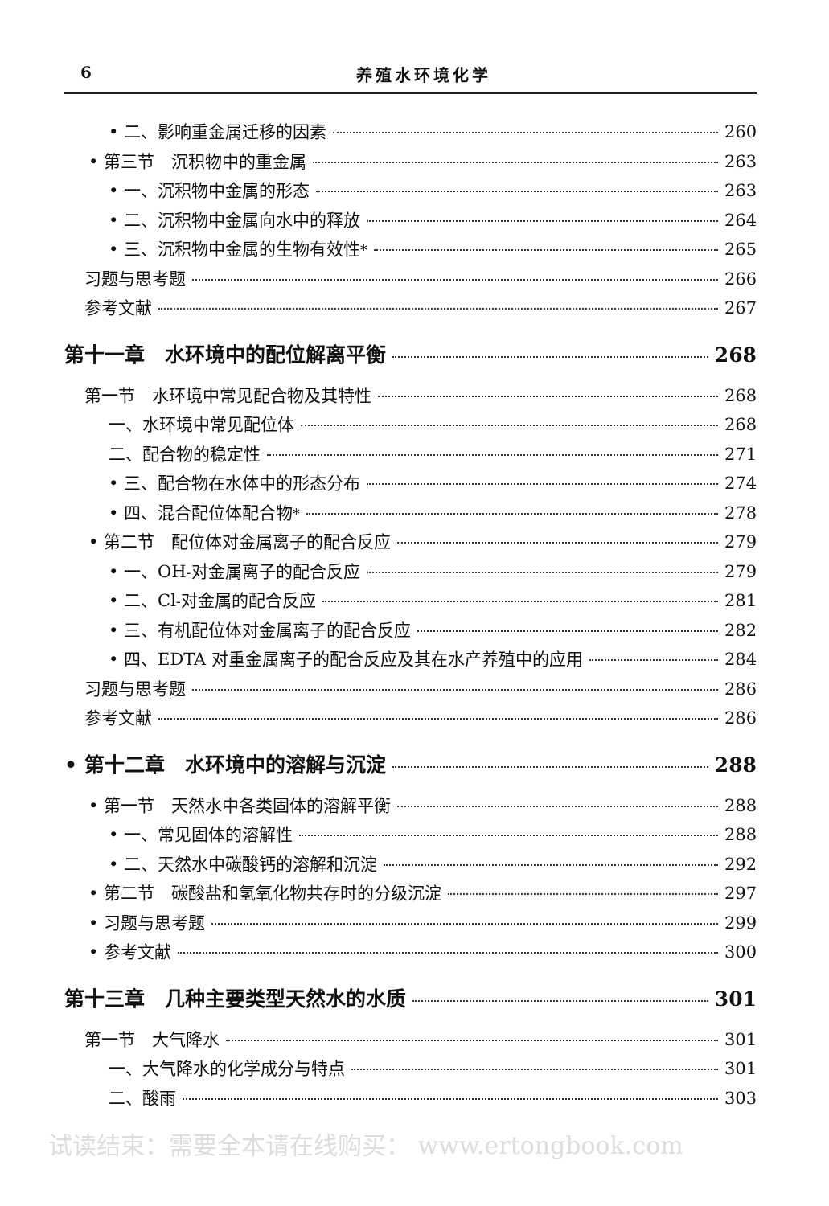6 养殖水环境化学
• 二、影响重金属迁移的因素 260
• 第三节　沉积物中的重金属 263
• 一、沉积物中金属的形态 263
• 二、沉积物中金属向水中的释放 264
• 三、沉积物中金属的生物有效性<sup>*</sup> 265
习题与思考题 266
参考文献 267
第十一章　水环境中的配位解离平衡 268
第一节　水环境中常见配合物及其特性 268
一、水环境中常见配位体 268
二、配合物的稳定性 271
• 三、配合物在水体中的形态分布 274
• 四、混合配位体配合物<sup>*</sup> 278
• 第二节　配位体对金属离子的配合反应 279
• 一、OH<sup>-</sup> 对金属离子的配合反应 279
• 二、Cl<sup>-</sup> 对金属的配合反应 281
• 三、有机配位体对金属离子的配合反应 282
• 四、EDTA 对重金属离子的配合反应及其在水产养殖中的应用 284
习题与思考题 286
参考文献 286
• 第十二章　水环境中的溶解与沉淀 288
• 第一节　天然水中各类固体的溶解平衡 288
• 一、常见固体的溶解性 288
• 二、天然水中碳酸钙的溶解和沉淀 292
• 第二节　碳酸盐和氢氧化物共存时的分级沉淀 297
• 习题与思考题 299
• 参考文献 300
第十三章　几种主要类型天然水的水质 301
第一节　大气降水 301
一、大气降水的化学成分与特点 301
二、酸雨 303
试读结束：需要全本请在线购买： www.ertongbook.com